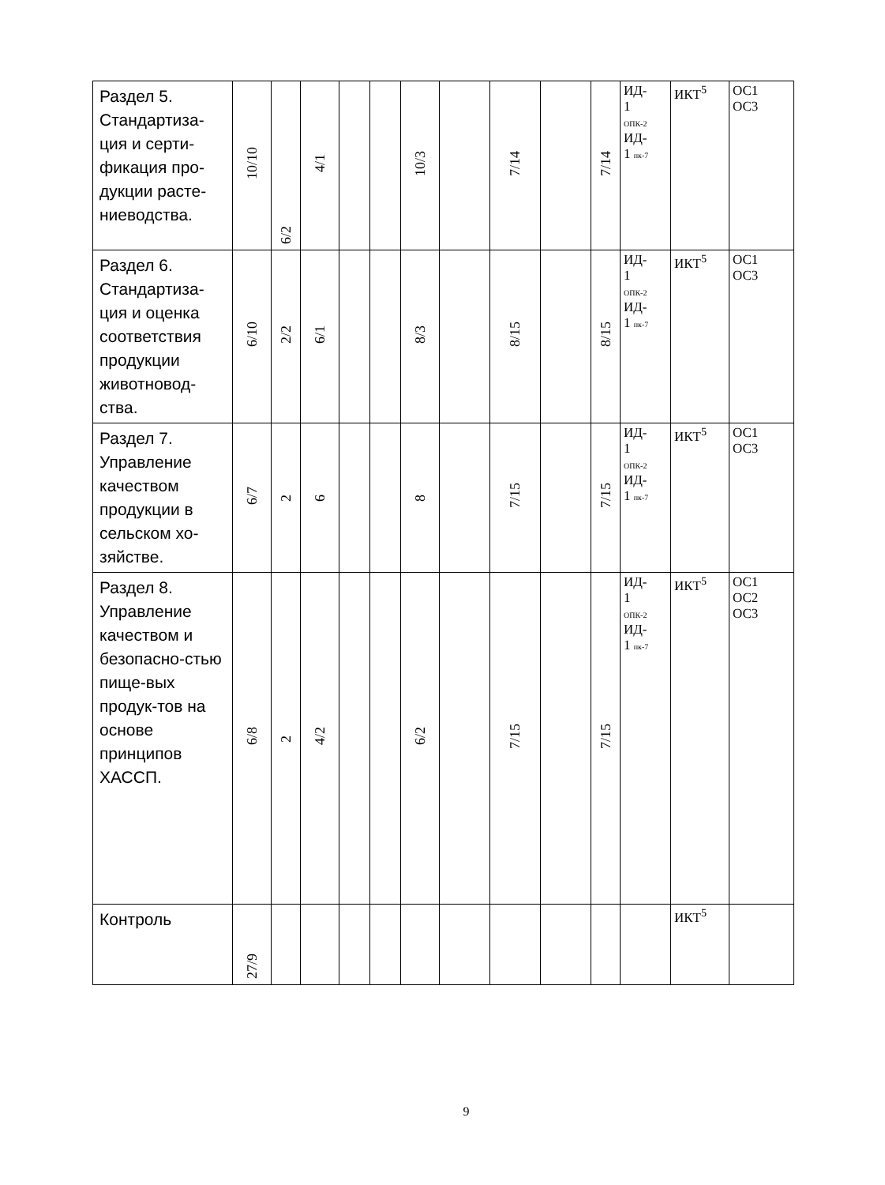| Раздел 5. Стандартиза-ция и серти-фикация про-дукции расте-ниеводства. | 10/10 | 6/2 | 4/1 | | | 10/3 | | 7/14 | | 7/14 | ИД- 1 ОПК-2 ИД- 1 пк-7 | ИКТ<sup>5</sup> | ОС1 ОС3 |
| Раздел 6. Стандартиза-ция и оценка соответствия продукции животновод-ства. | 6/10 | 2/2 | 6/1 | | | 8/3 | | 8/15 | | 8/15 | ИД- 1 ОПК-2 ИД- 1 пк-7 | ИКТ<sup>5</sup> | ОС1 ОС3 |
| Раздел 7. Управление качеством продукции в сельском хо-зяйстве. | 6/7 | 2 | 6 | | | 8 | | 7/15 | | 7/15 | ИД- 1 ОПК-2 ИД- 1 пк-7 | ИКТ<sup>5</sup> | ОС1 ОС3 |
| Раздел 8. Управление качеством и безопасно-стью пище-вых продук-тов на основе принципов ХАССП. | 6/8 | 2 | 4/2 | | | 6/2 | | 7/15 | | 7/15 | ИД- 1 ОПК-2 ИД- 1 пк-7 | ИКТ<sup>5</sup> | ОС1 ОС2 ОС3 |
| Контроль | 27/9 | | | | | | | | | | | ИКТ<sup>5</sup> | |
9